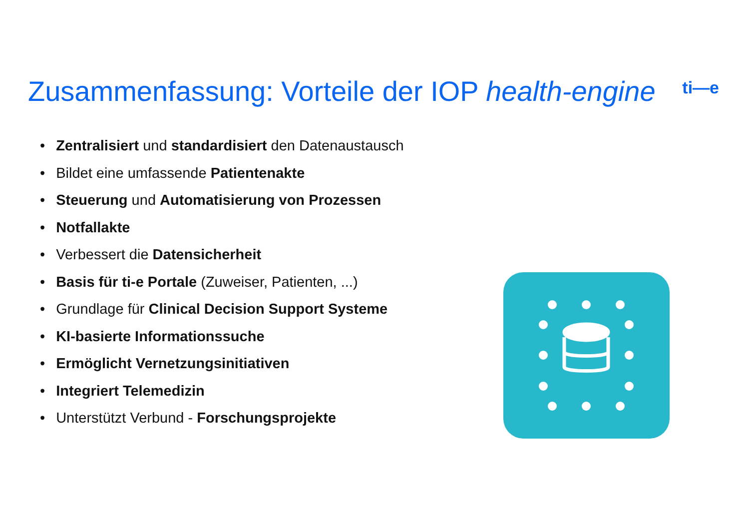Zusammenfassung: Vorteile der IOP health-engine
ti—e
• Zentralisiert und standardisiert den Datenaustausch
• Bildet eine umfassende Patientenakte
• Steuerung und Automatisierung von Prozessen
• Notfallakte
• Verbessert die Datensicherheit
• Basis für ti-e Portale (Zuweiser, Patienten, ...)
• Grundlage für Clinical Decision Support Systeme
• KI-basierte Informationssuche
• Ermöglicht Vernetzungsinitiativen
• Integriert Telemedizin
• Unterstützt Verbund - Forschungsprojekte